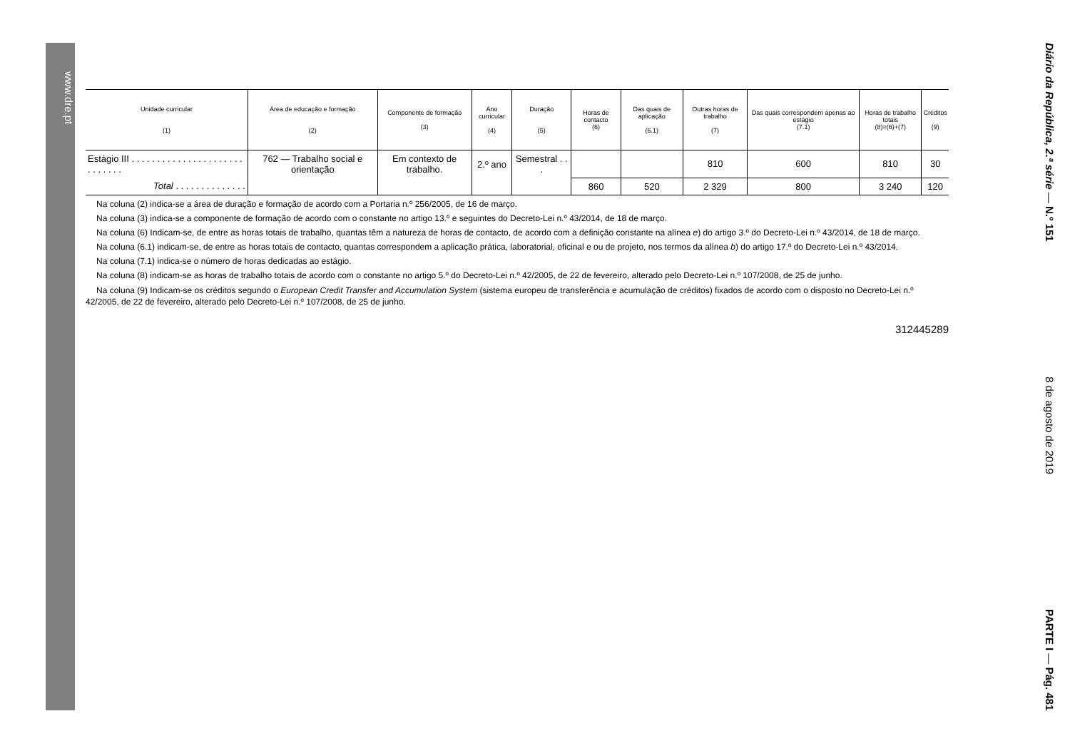www.dre.pt
Diário da República, 2.ª série — N.º 151 8 de agosto de 2019 PARTE I — Pág. 481
| Unidade curricular (1) | Área de educação e formação (2) | Componente de formação (3) | Ano curricular (4) | Duração (5) | Horas de contacto (6) | Das quais de aplicação (6.1) | Outras horas de trabalho (7) | Das quais correspondem apenas ao estágio (7.1) | Horas de trabalho totais (8)=(6)+(7) | Créditos (9) |
| --- | --- | --- | --- | --- | --- | --- | --- | --- | --- | --- |
| Estágio III . . . . . . . . . . . . . . . . . . . . . . . . . . . . . | 762 — Trabalho social e orientação | Em contexto de trabalho. | 2.º ano | Semestral . . . | | | 810 | 600 | 810 | 30 |
| Total . . . . . . . . . . . . . . | | | | | 860 | 520 | 2 329 | 800 | 3 240 | 120 |
Na coluna (2) indica-se a área de duração e formação de acordo com a Portaria n.º 256/2005, de 16 de março.
Na coluna (3) indica-se a componente de formação de acordo com o constante no artigo 13.º e seguintes do Decreto-Lei n.º 43/2014, de 18 de março.
Na coluna (6) Indicam-se, de entre as horas totais de trabalho, quantas têm a natureza de horas de contacto, de acordo com a definição constante na alínea e) do artigo 3.º do Decreto-Lei n.º 43/2014, de 18 de março.
Na coluna (6.1) indicam-se, de entre as horas totais de contacto, quantas correspondem a aplicação prática, laboratorial, oficinal e ou de projeto, nos termos da alínea b) do artigo 17.º do Decreto-Lei n.º 43/2014.
Na coluna (7.1) indica-se o número de horas dedicadas ao estágio.
Na coluna (8) indicam-se as horas de trabalho totais de acordo com o constante no artigo 5.º do Decreto-Lei n.º 42/2005, de 22 de fevereiro, alterado pelo Decreto-Lei n.º 107/2008, de 25 de junho.
Na coluna (9) Indicam-se os créditos segundo o European Credit Transfer and Accumulation System (sistema europeu de transferência e acumulação de créditos) fixados de acordo com o disposto no Decreto-Lei n.º 42/2005, de 22 de fevereiro, alterado pelo Decreto-Lei n.º 107/2008, de 25 de junho.
312445289